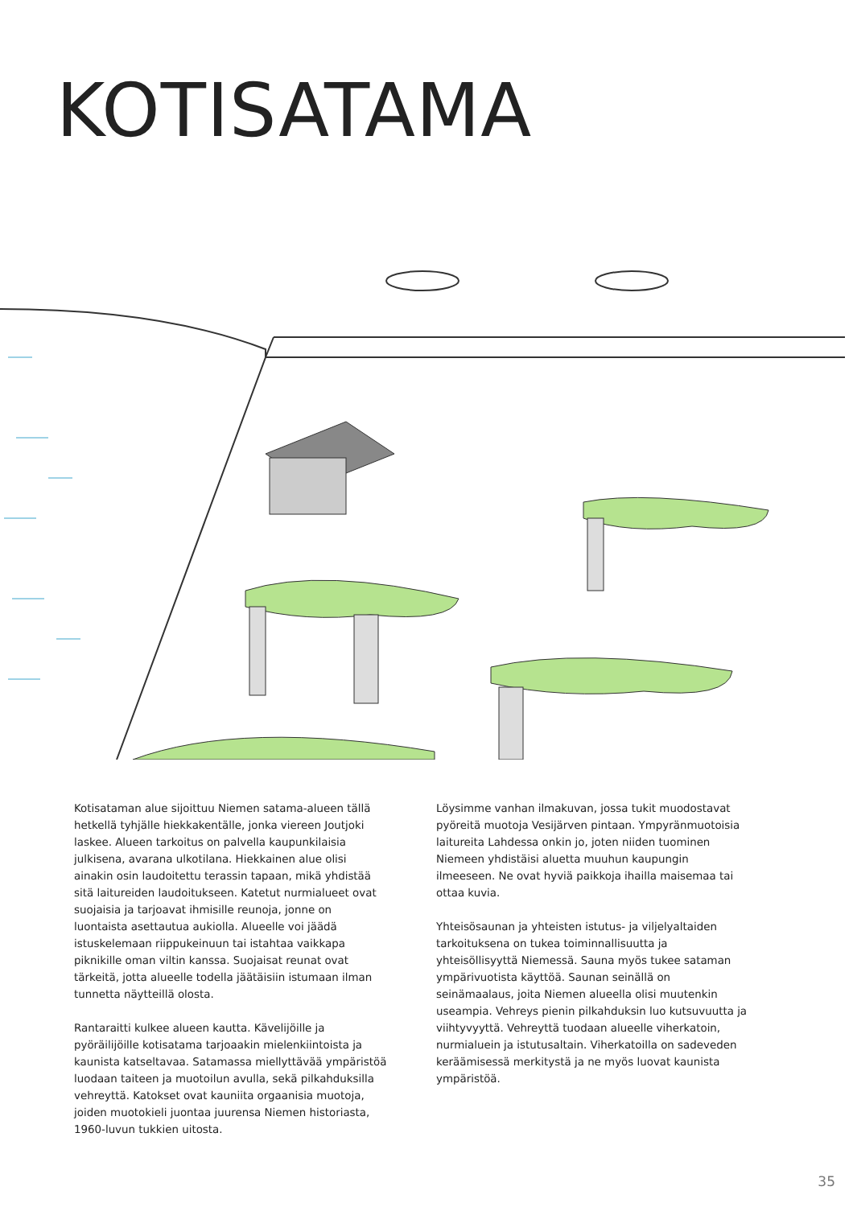KOTISATAMA
Kotisataman alue sijoittuu Niemen satama-alueen tällä hetkellä tyhjälle hiekkakentälle, jonka viereen Joutjoki laskee. Alueen tarkoitus on palvella kaupunkilaisia julkisena, avarana ulkotilana. Hiekkainen alue olisi ainakin osin laudoitettu terassin tapaan, mikä yhdistää sitä laitureiden laudoitukseen. Katetut nurmialueet ovat suojaisia ja tarjoavat ihmisille reunoja, jonne on luontaista asettautua aukiolla. Alueelle voi jäädä istuskelemaan riippukeinuun tai istahtaa vaikkapa piknikille oman viltin kanssa. Suojaisat reunat ovat tärkeitä, jotta alueelle todella jäätäisiin istumaan ilman tunnetta näytteillä olosta.
Rantaraitti kulkee alueen kautta. Kävelijöille ja pyöräilijöille kotisatama tarjoaakin mielenkiintoista ja kaunista katseltavaa. Satamassa miellyttävää ympäristöä luodaan taiteen ja muotoilun avulla, sekä pilkahduksilla vehreyttä. Katokset ovat kauniita orgaanisia muotoja, joiden muotokieli juontaa juurensa Niemen historiasta, 1960-luvun tukkien uitosta.
Löysimme vanhan ilmakuvan, jossa tukit muodostavat pyöreitä muotoja Vesijärven pintaan. Ympyränmuotoisia laitureita Lahdessa onkin jo, joten niiden tuominen Niemeen yhdistäisi aluetta muuhun kaupungin ilmeeseen. Ne ovat hyviä paikkoja ihailla maisemaa tai ottaa kuvia.
Yhteisösaunan ja yhteisten istutus- ja viljelyaltaiden tarkoituksena on tukea toiminnallisuutta ja yhteisöllisyyttä Niemessä. Sauna myös tukee sataman ympärivuotista käyttöä. Saunan seinällä on seinämaalaus, joita Niemen alueella olisi muutenkin useampia. Vehreys pienin pilkahduksin luo kutsuvuutta ja viihtyvyyttä. Vehreyttä tuodaan alueelle viherkatoin, nurmialuein ja istutusaltain. Viherkatoilla on sadeveden keräämisessä merkitystä ja ne myös luovat kaunista ympäristöä.
35